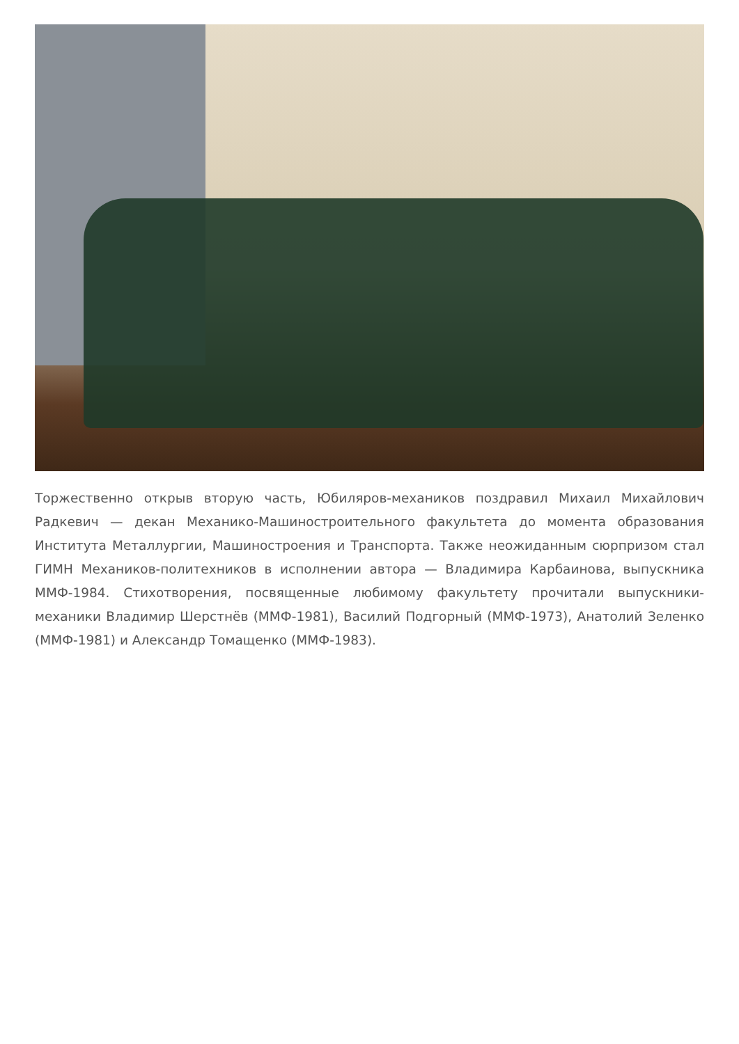Торжественно открыв вторую часть, Юбиляров-механиков поздравил Михаил Михайлович Радкевич — декан Механико-Машиностроительного факультета до момента образования Института Металлургии, Машиностроения и Транспорта. Также неожиданным сюрпризом стал ГИМН Механиков-политехников в исполнении автора — Владимира Карбаинова, выпускника ММФ-1984. Стихотворения, посвященные любимому факультету прочитали выпускники-механики Владимир Шерстнёв (ММФ-1981), Василий Подгорный (ММФ-1973), Анатолий Зеленко (ММФ-1981) и Александр Томащенко (ММФ-1983).